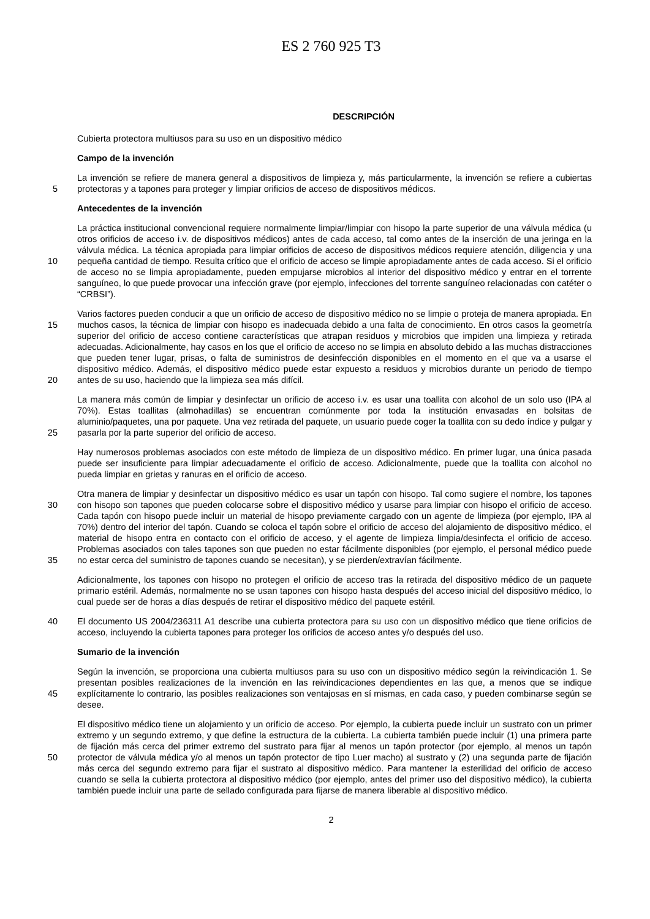ES 2 760 925 T3
DESCRIPCIÓN
Cubierta protectora multiusos para su uso en un dispositivo médico
Campo de la invención
5 La invención se refiere de manera general a dispositivos de limpieza y, más particularmente, la invención se refiere a cubiertas protectoras y a tapones para proteger y limpiar orificios de acceso de dispositivos médicos.
Antecedentes de la invención
10 La práctica institucional convencional requiere normalmente limpiar/limpiar con hisopo la parte superior de una válvula médica (u otros orificios de acceso i.v. de dispositivos médicos) antes de cada acceso, tal como antes de la inserción de una jeringa en la válvula médica. La técnica apropiada para limpiar orificios de acceso de dispositivos médicos requiere atención, diligencia y una pequeña cantidad de tiempo. Resulta crítico que el orificio de acceso se limpie apropiadamente antes de cada acceso. Si el orificio de acceso no se limpia apropiadamente, pueden empujarse microbios al interior del dispositivo médico y entrar en el torrente sanguíneo, lo que puede provocar una infección grave (por ejemplo, infecciones del torrente sanguíneo relacionadas con catéter o “CRBSI”).
15
20
Varios factores pueden conducir a que un orificio de acceso de dispositivo médico no se limpie o proteja de manera apropiada. En muchos casos, la técnica de limpiar con hisopo es inadecuada debido a una falta de conocimiento. En otros casos la geometría superior del orificio de acceso contiene características que atrapan residuos y microbios que impiden una limpieza y retirada adecuadas. Adicionalmente, hay casos en los que el orificio de acceso no se limpia en absoluto debido a las muchas distracciones que pueden tener lugar, prisas, o falta de suministros de desinfección disponibles en el momento en el que va a usarse el dispositivo médico. Además, el dispositivo médico puede estar expuesto a residuos y microbios durante un periodo de tiempo antes de su uso, haciendo que la limpieza sea más difícil.
25 La manera más común de limpiar y desinfectar un orificio de acceso i.v. es usar una toallita con alcohol de un solo uso (IPA al 70%). Estas toallitas (almohadillas) se encuentran comúnmente por toda la institución envasadas en bolsitas de aluminio/paquetes, una por paquete. Una vez retirada del paquete, un usuario puede coger la toallita con su dedo índice y pulgar y pasarla por la parte superior del orificio de acceso.
Hay numerosos problemas asociados con este método de limpieza de un dispositivo médico. En primer lugar, una única pasada puede ser insuficiente para limpiar adecuadamente el orificio de acceso. Adicionalmente, puede que la toallita con alcohol no pueda limpiar en grietas y ranuras en el orificio de acceso.
30
35
Otra manera de limpiar y desinfectar un dispositivo médico es usar un tapón con hisopo. Tal como sugiere el nombre, los tapones con hisopo son tapones que pueden colocarse sobre el dispositivo médico y usarse para limpiar con hisopo el orificio de acceso. Cada tapón con hisopo puede incluir un material de hisopo previamente cargado con un agente de limpieza (por ejemplo, IPA al 70%) dentro del interior del tapón. Cuando se coloca el tapón sobre el orificio de acceso del alojamiento de dispositivo médico, el material de hisopo entra en contacto con el orificio de acceso, y el agente de limpieza limpia/desinfecta el orificio de acceso. Problemas asociados con tales tapones son que pueden no estar fácilmente disponibles (por ejemplo, el personal médico puede no estar cerca del suministro de tapones cuando se necesitan), y se pierden/extravían fácilmente.
Adicionalmente, los tapones con hisopo no protegen el orificio de acceso tras la retirada del dispositivo médico de un paquete primario estéril. Además, normalmente no se usan tapones con hisopo hasta después del acceso inicial del dispositivo médico, lo cual puede ser de horas a días después de retirar el dispositivo médico del paquete estéril.
40 El documento US 2004/236311 A1 describe una cubierta protectora para su uso con un dispositivo médico que tiene orificios de acceso, incluyendo la cubierta tapones para proteger los orificios de acceso antes y/o después del uso.
Sumario de la invención
45 Según la invención, se proporciona una cubierta multiusos para su uso con un dispositivo médico según la reivindicación 1. Se presentan posibles realizaciones de la invención en las reivindicaciones dependientes en las que, a menos que se indique explícitamente lo contrario, las posibles realizaciones son ventajosas en sí mismas, en cada caso, y pueden combinarse según se desee.
50 El dispositivo médico tiene un alojamiento y un orificio de acceso. Por ejemplo, la cubierta puede incluir un sustrato con un primer extremo y un segundo extremo, y que define la estructura de la cubierta. La cubierta también puede incluir (1) una primera parte de fijación más cerca del primer extremo del sustrato para fijar al menos un tapón protector (por ejemplo, al menos un tapón protector de válvula médica y/o al menos un tapón protector de tipo Luer macho) al sustrato y (2) una segunda parte de fijación más cerca del segundo extremo para fijar el sustrato al dispositivo médico. Para mantener la esterilidad del orificio de acceso cuando se sella la cubierta protectora al dispositivo médico (por ejemplo, antes del primer uso del dispositivo médico), la cubierta también puede incluir una parte de sellado configurada para fijarse de manera liberable al dispositivo médico.
2